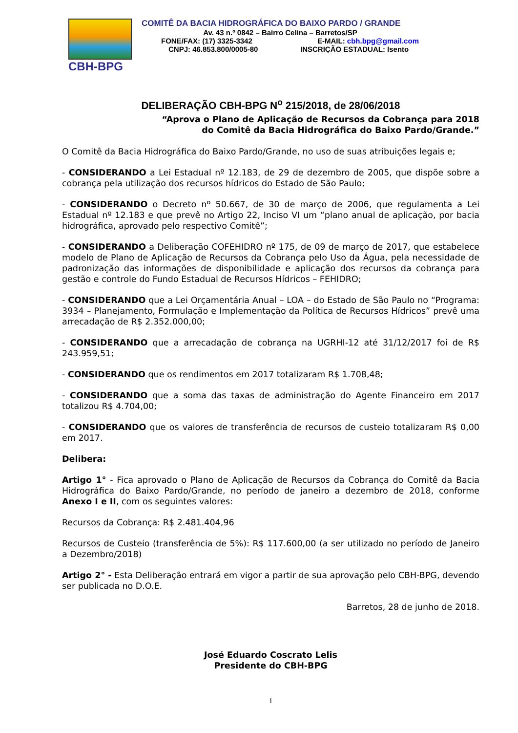CBH-BPG
COMITÊ DA BACIA HIDROGRÁFICA DO BAIXO PARDO / GRANDE
Av. 43 n.º 0842 – Bairro Celina – Barretos/SP
FONE/FAX: (17) 3325-3342 E-MAIL: cbh.bpg@gmail.com
CNPJ: 46.853.800/0005-80 INSCRIÇÃO ESTADUAL: Isento
DELIBERAÇÃO CBH-BPG N<sup>o</sup> 215/2018, de 28/06/2018
“Aprova o Plano de Aplicação de Recursos da Cobrança para 2018
do Comitê da Bacia Hidrográfica do Baixo Pardo/Grande.”
O Comitê da Bacia Hidrográfica do Baixo Pardo/Grande, no uso de suas atribuições legais e;
- CONSIDERANDO a Lei Estadual nº 12.183, de 29 de dezembro de 2005, que dispõe sobre a cobrança pela utilização dos recursos hídricos do Estado de São Paulo;
- CONSIDERANDO o Decreto nº 50.667, de 30 de março de 2006, que regulamenta a Lei Estadual nº 12.183 e que prevê no Artigo 22, Inciso VI um “plano anual de aplicação, por bacia hidrográfica, aprovado pelo respectivo Comitê”;
- CONSIDERANDO a Deliberação COFEHIDRO nº 175, de 09 de março de 2017, que estabelece modelo de Plano de Aplicação de Recursos da Cobrança pelo Uso da Água, pela necessidade de padronização das informações de disponibilidade e aplicação dos recursos da cobrança para gestão e controle do Fundo Estadual de Recursos Hídricos – FEHIDRO;
- CONSIDERANDO que a Lei Orçamentária Anual – LOA – do Estado de São Paulo no “Programa: 3934 – Planejamento, Formulação e Implementação da Política de Recursos Hídricos” prevê uma arrecadação de R$ 2.352.000,00;
- CONSIDERANDO que a arrecadação de cobrança na UGRHI-12 até 31/12/2017 foi de R$ 243.959,51;
- CONSIDERANDO que os rendimentos em 2017 totalizaram R$ 1.708,48;
- CONSIDERANDO que a soma das taxas de administração do Agente Financeiro em 2017 totalizou R$ 4.704,00;
- CONSIDERANDO que os valores de transferência de recursos de custeio totalizaram R$ 0,00 em 2017.
Delibera:
Artigo 1° - Fica aprovado o Plano de Aplicação de Recursos da Cobrança do Comitê da Bacia Hidrográfica do Baixo Pardo/Grande, no período de janeiro a dezembro de 2018, conforme Anexo I e II, com os seguintes valores:
Recursos da Cobrança: R$ 2.481.404,96
Recursos de Custeio (transferência de 5%): R$ 117.600,00 (a ser utilizado no período de Janeiro a Dezembro/2018)
Artigo 2° - Esta Deliberação entrará em vigor a partir de sua aprovação pelo CBH-BPG, devendo ser publicada no D.O.E.
Barretos, 28 de junho de 2018.
José Eduardo Coscrato Lelis
Presidente do CBH-BPG
1